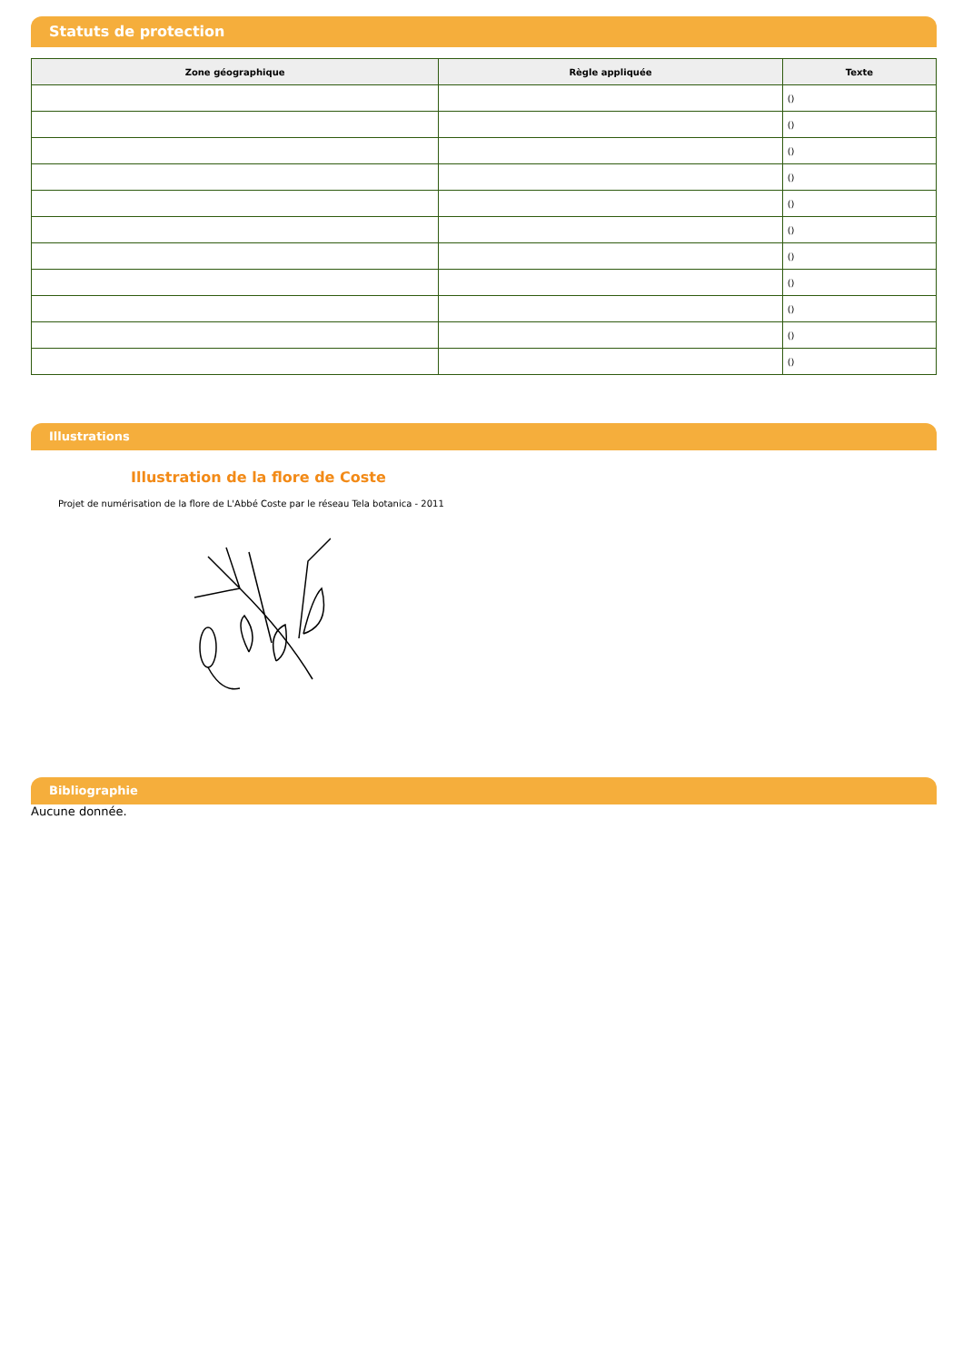Statuts de protection
| Zone géographique | Règle appliquée | Texte |
| --- | --- | --- |
| | | () |
| | | () |
| | | () |
| | | () |
| | | () |
| | | () |
| | | () |
| | | () |
| | | () |
| | | () |
| | | () |
Illustrations
Illustration de la flore de Coste
Projet de numérisation de la flore de L'Abbé Coste par le réseau Tela botanica - 2011
Bibliographie
Aucune donnée.